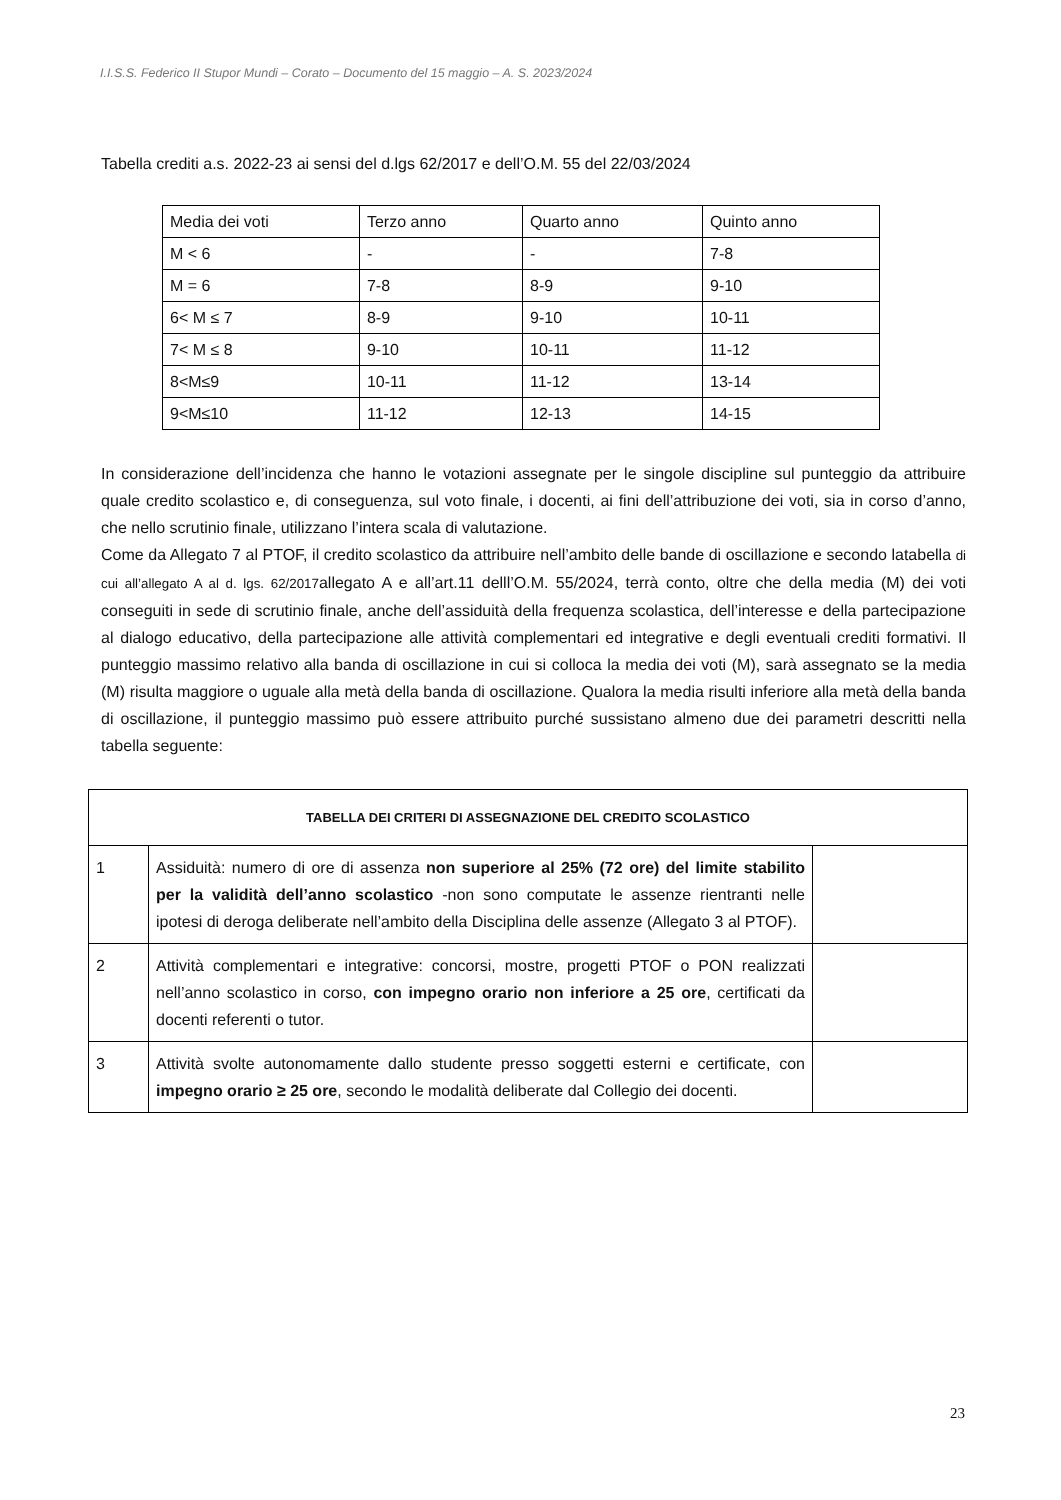I.I.S.S. Federico II Stupor Mundi – Corato – Documento del 15 maggio – A. S. 2023/2024
Tabella crediti a.s. 2022-23 ai sensi del d.lgs 62/2017 e dell’O.M. 55 del 22/03/2024
| Media dei voti | Terzo anno | Quarto anno | Quinto anno |
| M < 6 | - | - | 7-8 |
| M = 6 | 7-8 | 8-9 | 9-10 |
| 6< M ≤ 7 | 8-9 | 9-10 | 10-11 |
| 7< M ≤ 8 | 9-10 | 10-11 | 11-12 |
| 8<M≤9 | 10-11 | 11-12 | 13-14 |
| 9<M≤10 | 11-12 | 12-13 | 14-15 |
In considerazione dell’incidenza che hanno le votazioni assegnate per le singole discipline sul punteggio da attribuire quale credito scolastico e, di conseguenza, sul voto finale, i docenti, ai fini dell’attribuzione dei voti, sia in corso d’anno, che nello scrutinio finale, utilizzano l’intera scala di valutazione.
Come da Allegato 7 al PTOF, il credito scolastico da attribuire nell’ambito delle bande di oscillazione e secondo latabella di cui all’allegato A al d. lgs. 62/2017allegato A e all’art.11 delll’O.M. 55/2024, terrà conto, oltre che della media (M) dei voti conseguiti in sede di scrutinio finale, anche dell’assiduità della frequenza scolastica, dell’interesse e della partecipazione al dialogo educativo, della partecipazione alle attività complementari ed integrative e degli eventuali crediti formativi. Il punteggio massimo relativo alla banda di oscillazione in cui si colloca la media dei voti (M), sarà assegnato se la media (M) risulta maggiore o uguale alla metà della banda di oscillazione. Qualora la media risulti inferiore alla metà della banda di oscillazione, il punteggio massimo può essere attribuito purché sussistano almeno due dei parametri descritti nella tabella seguente:
| TABELLA DEI CRITERI DI ASSEGNAZIONE DEL CREDITO SCOLASTICO | | |
| --- | --- | --- |
| 1 | Assiduità: numero di ore di assenza non superiore al 25% (72 ore) del limite stabilito per la validità dell’anno scolastico -non sono computate le assenze rientranti nelle ipotesi di deroga deliberate nell’ambito della Disciplina delle assenze (Allegato 3 al PTOF). | |
| 2 | Attività complementari e integrative: concorsi, mostre, progetti PTOF o PON realizzati nell’anno scolastico in corso, con impegno orario non inferiore a 25 ore , certificati da docenti referenti o tutor. | |
| 3 | Attività svolte autonomamente dallo studente presso soggetti esterni e certificate, con impegno orario ≥ 25 ore , secondo le modalità deliberate dal Collegio dei docenti. | |
23